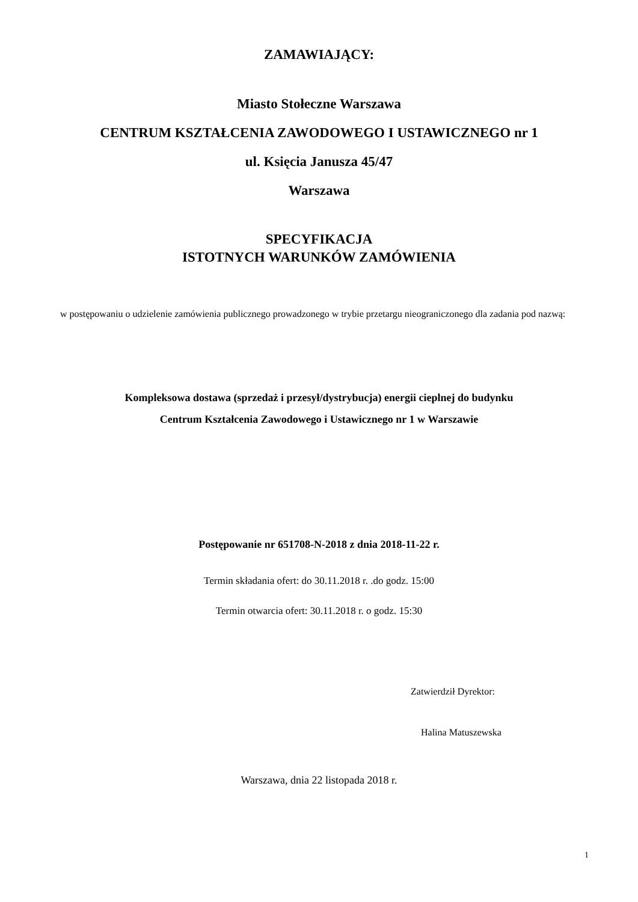ZAMAWIAJĄCY:
Miasto Stołeczne Warszawa
CENTRUM KSZTAŁCENIA ZAWODOWEGO I USTAWICZNEGO nr 1
ul. Księcia Janusza 45/47
Warszawa
SPECYFIKACJA
ISTOTNYCH WARUNKÓW ZAMÓWIENIA
w postępowaniu o udzielenie zamówienia publicznego prowadzonego w trybie przetargu nieograniczonego dla zadania pod nazwą:
Kompleksowa dostawa (sprzedaż i przesył/dystrybucja) energii cieplnej do budynku
Centrum Kształcenia Zawodowego i Ustawicznego nr 1 w Warszawie
Postępowanie nr 651708-N-2018 z dnia 2018-11-22 r.
Termin składania ofert: do 30.11.2018 r. .do godz. 15:00
Termin otwarcia ofert: 30.11.2018 r. o godz. 15:30
Zatwierdził Dyrektor:
Halina Matuszewska
Warszawa, dnia 22 listopada 2018 r.
1